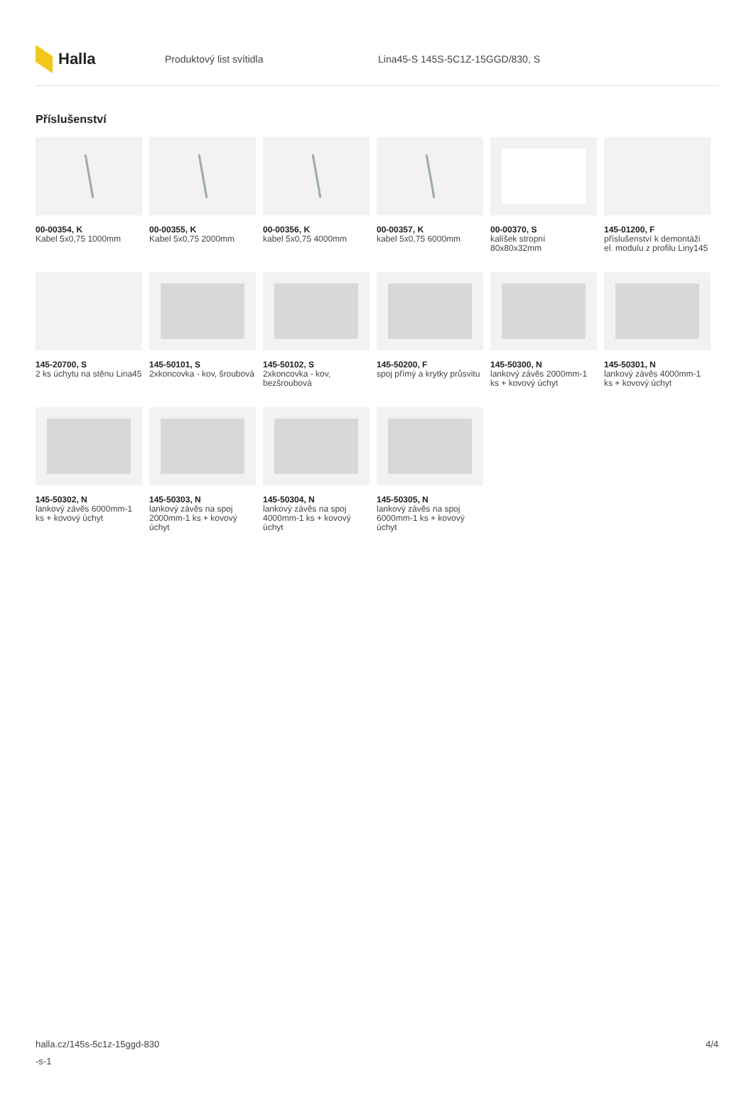Halla
Produktový list svítidla
Lina45-S 145S-5C1Z-15GGD/830, S
Příslušenství
00-00354, K
Kabel 5x0,75 1000mm
00-00355, K
Kabel 5x0,75 2000mm
00-00356, K
kabel 5x0,75 4000mm
00-00357, K
kabel 5x0,75 6000mm
00-00370, S
kalíšek stropní 80x80x32mm
145-01200, F
příslušenství k demontáži el. modulu z profilu Liny145
145-20700, S
2 ks úchytu na stěnu Lina45
145-50101, S
2xkoncovka - kov, šroubová
145-50102, S
2xkoncovka - kov, bezšroubová
145-50200, F
spoj přímý a krytky průsvitu
145-50300, N
lankový závěs 2000mm-1 ks + kovový úchyt
145-50301, N
lankový závěs 4000mm-1 ks + kovový úchyt
145-50302, N
lankový závěs 6000mm-1 ks + kovový úchyt
145-50303, N
lankový závěs na spoj 2000mm-1 ks + kovový úchyt
145-50304, N
lankový závěs na spoj 4000mm-1 ks + kovový úchyt
145-50305, N
lankový závěs na spoj 6000mm-1 ks + kovový úchyt
halla.cz/145s-5c1z-15ggd-830
-s-1
4/4